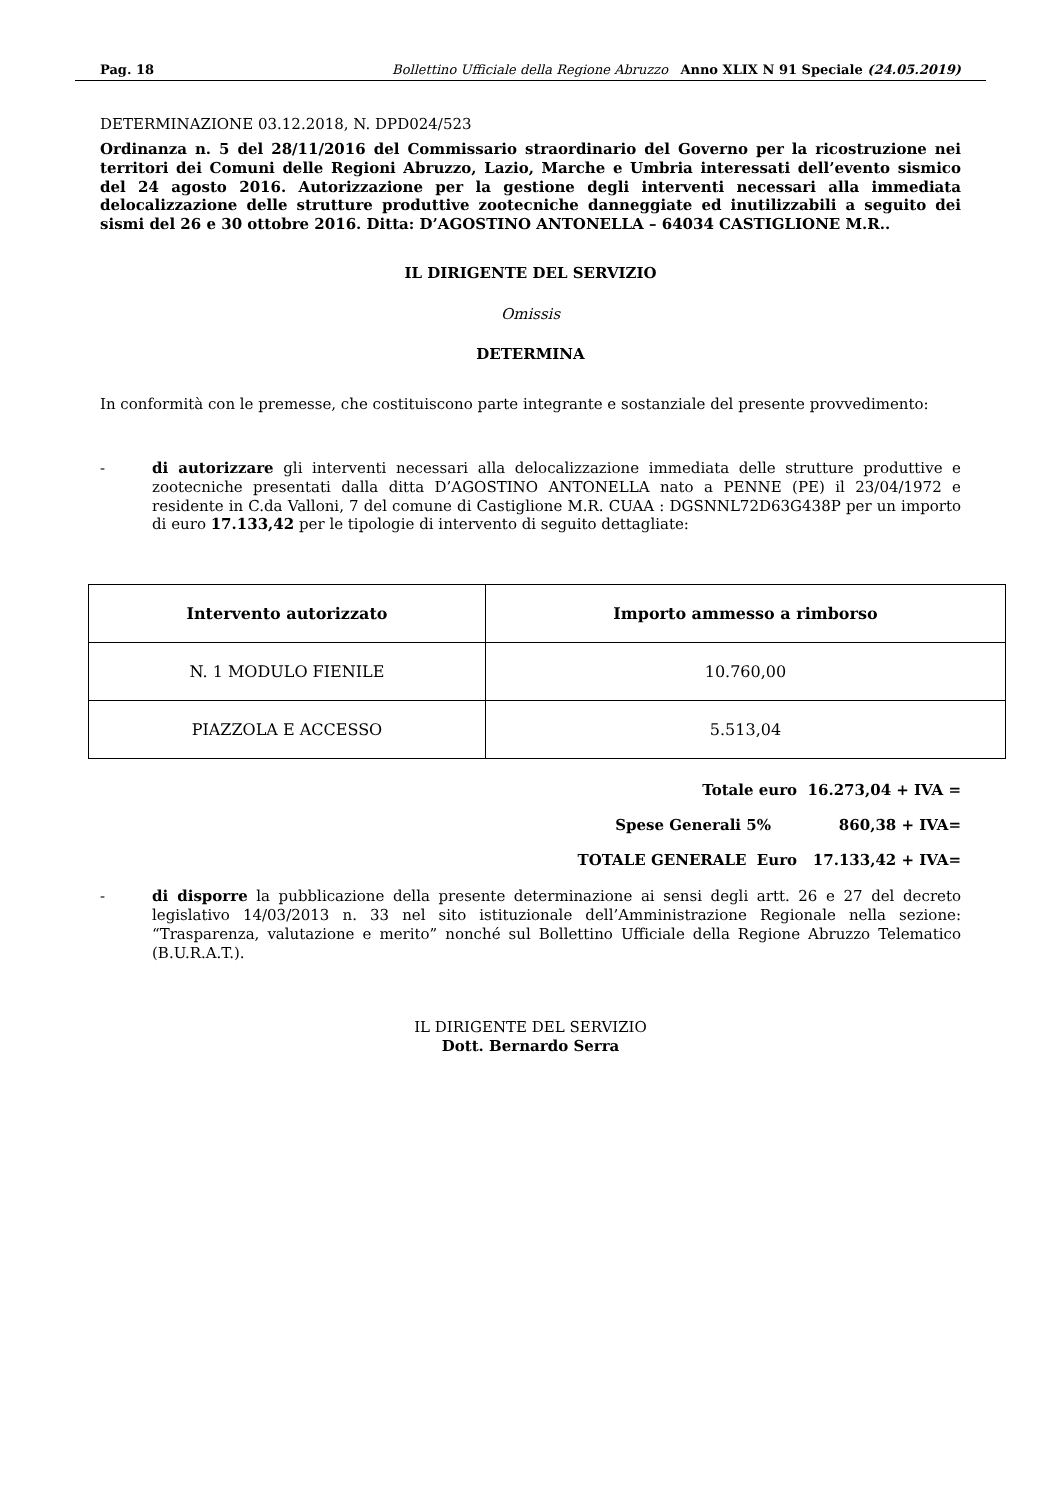Pag. 18 Bollettino Ufficiale della Regione Abruzzo Anno XLIX N 91 Speciale (24.05.2019)
DETERMINAZIONE 03.12.2018, N. DPD024/523
Ordinanza n. 5 del 28/11/2016 del Commissario straordinario del Governo per la ricostruzione nei territori dei Comuni delle Regioni Abruzzo, Lazio, Marche e Umbria interessati dell’evento sismico del 24 agosto 2016. Autorizzazione per la gestione degli interventi necessari alla immediata delocalizzazione delle strutture produttive zootecniche danneggiate ed inutilizzabili a seguito dei sismi del 26 e 30 ottobre 2016. Ditta: D’AGOSTINO ANTONELLA – 64034 CASTIGLIONE M.R..
IL DIRIGENTE DEL SERVIZIO
Omissis
DETERMINA
In conformità con le premesse, che costituiscono parte integrante e sostanziale del presente provvedimento:
- di autorizzare gli interventi necessari alla delocalizzazione immediata delle strutture produttive e zootecniche presentati dalla ditta D’AGOSTINO ANTONELLA nato a PENNE (PE) il 23/04/1972 e residente in C.da Valloni, 7 del comune di Castiglione M.R. CUAA : DGSNNL72D63G438P per un importo di euro 17.133,42 per le tipologie di intervento di seguito dettagliate:
| Intervento autorizzato | Importo ammesso a rimborso |
| --- | --- |
| N. 1 MODULO FIENILE | 10.760,00 |
| PIAZZOLA E ACCESSO | 5.513,04 |
Totale euro 16.273,04 + IVA =
Spese Generali 5% 860,38 + IVA=
TOTALE GENERALE Euro 17.133,42 + IVA=
- di disporre la pubblicazione della presente determinazione ai sensi degli artt. 26 e 27 del decreto legislativo 14/03/2013 n. 33 nel sito istituzionale dell’Amministrazione Regionale nella sezione: “Trasparenza, valutazione e merito” nonché sul Bollettino Ufficiale della Regione Abruzzo Telematico (B.U.R.A.T.).
IL DIRIGENTE DEL SERVIZIO
Dott. Bernardo Serra